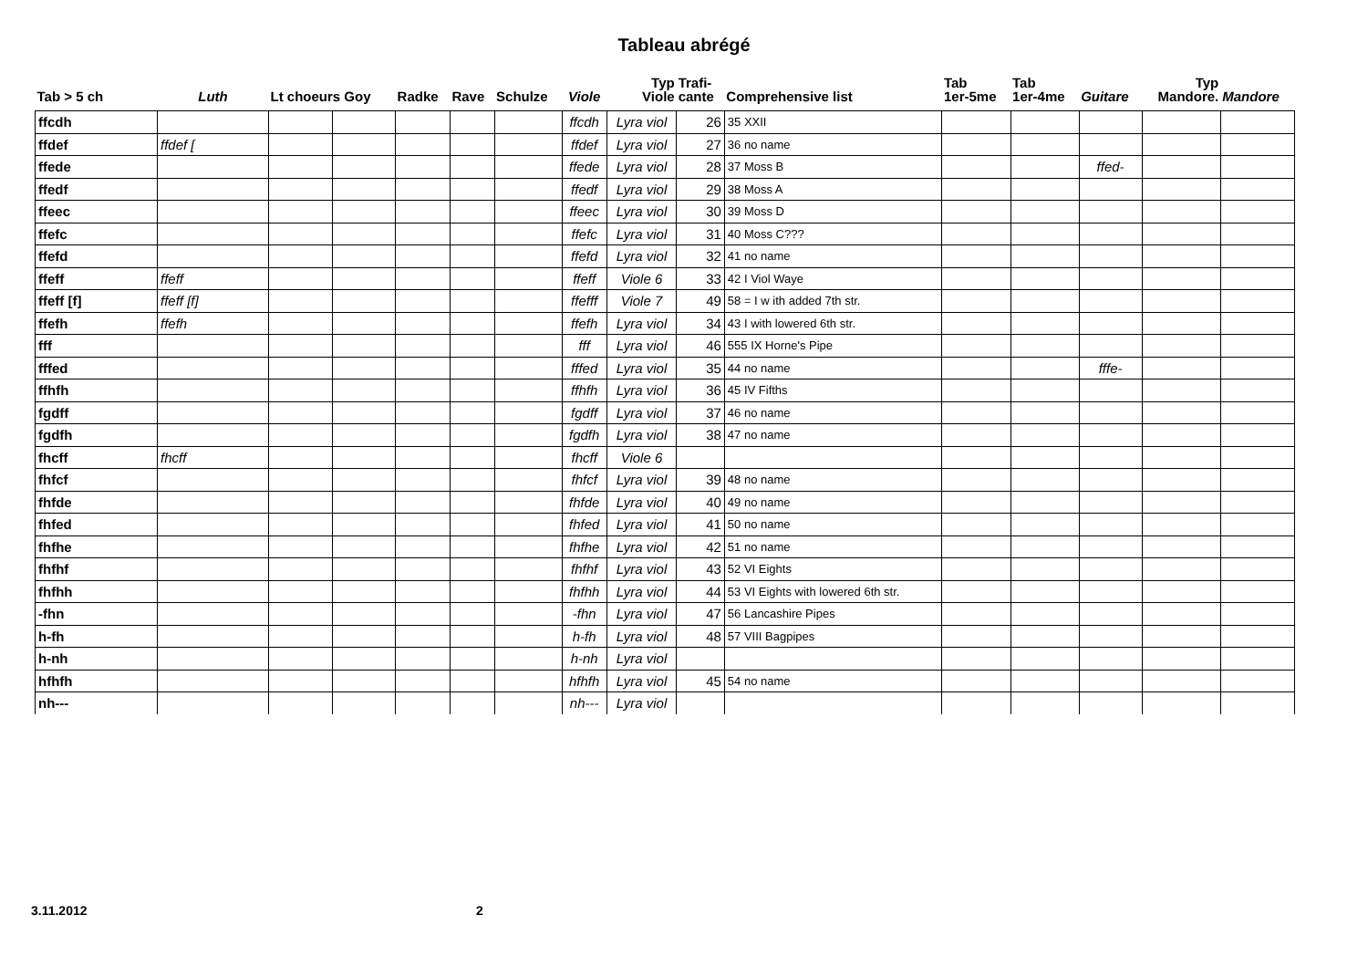Tableau abrégé
| Tab > 5 ch | Luth | Lt choeurs Goy | | Radke | Rave | Schulze | Viole | Typ Viole | Trafi- cante | Comprehensive list | Tab 1er-5me | Tab 1er-4me | Guitare | Typ Mandore. | Mandore |
| --- | --- | --- | --- | --- | --- | --- | --- | --- | --- | --- | --- | --- | --- | --- | --- |
| ffcdh | | | | | | | ffcdh | Lyra viol | 26 | 35 XXII | | | | | |
| ffdef | ffdef [ | | | | | | ffdef | Lyra viol | 27 | 36 no name | | | | | |
| ffede | | | | | | | ffede | Lyra viol | 28 | 37 Moss B | | | ffed- | | |
| ffedf | | | | | | | ffedf | Lyra viol | 29 | 38 Moss A | | | | | |
| ffeec | | | | | | | ffeec | Lyra viol | 30 | 39 Moss D | | | | | |
| ffefc | | | | | | | ffefc | Lyra viol | 31 | 40 Moss C??? | | | | | |
| ffefd | | | | | | | ffefd | Lyra viol | 32 | 41 no name | | | | | |
| ffeff | ffeff | | | | | | ffeff | Viole 6 | 33 | 42 I Viol Waye | | | | | |
| ffeff [f] | ffeff [f] | | | | | | ffefff | Viole 7 | 49 | 58 = I w ith added 7th str. | | | | | |
| ffefh | ffefh | | | | | | ffefh | Lyra viol | 34 | 43 I with lowered 6th str. | | | | | |
| fff | | | | | | | fff | Lyra viol | 46 | 555 IX Horne's Pipe | | | | | |
| fffed | | | | | | | fffed | Lyra viol | 35 | 44 no name | | | fffe- | | |
| ffhfh | | | | | | | ffhfh | Lyra viol | 36 | 45 IV Fifths | | | | | |
| fgdff | | | | | | | fgdff | Lyra viol | 37 | 46 no name | | | | | |
| fgdfh | | | | | | | fgdfh | Lyra viol | 38 | 47 no name | | | | | |
| fhcff | fhcff | | | | | | fhcff | Viole 6 | | | | | | | |
| fhfcf | | | | | | | fhfcf | Lyra viol | 39 | 48 no name | | | | | |
| fhfde | | | | | | | fhfde | Lyra viol | 40 | 49 no name | | | | | |
| fhfed | | | | | | | fhfed | Lyra viol | 41 | 50 no name | | | | | |
| fhfhe | | | | | | | fhfhe | Lyra viol | 42 | 51 no name | | | | | |
| fhfhf | | | | | | | fhfhf | Lyra viol | 43 | 52 VI Eights | | | | | |
| fhfhh | | | | | | | fhfhh | Lyra viol | 44 | 53 VI Eights with lowered 6th str. | | | | | |
| -fhn | | | | | | | -fhn | Lyra viol | 47 | 56 Lancashire Pipes | | | | | |
| h-fh | | | | | | | h-fh | Lyra viol | 48 | 57 VIII Bagpipes | | | | | |
| h-nh | | | | | | | h-nh | Lyra viol | | | | | | | |
| hfhfh | | | | | | | hfhfh | Lyra viol | 45 | 54 no name | | | | | |
| nh--- | | | | | | | nh--- | Lyra viol | | | | | | | |
3.11.2012 2